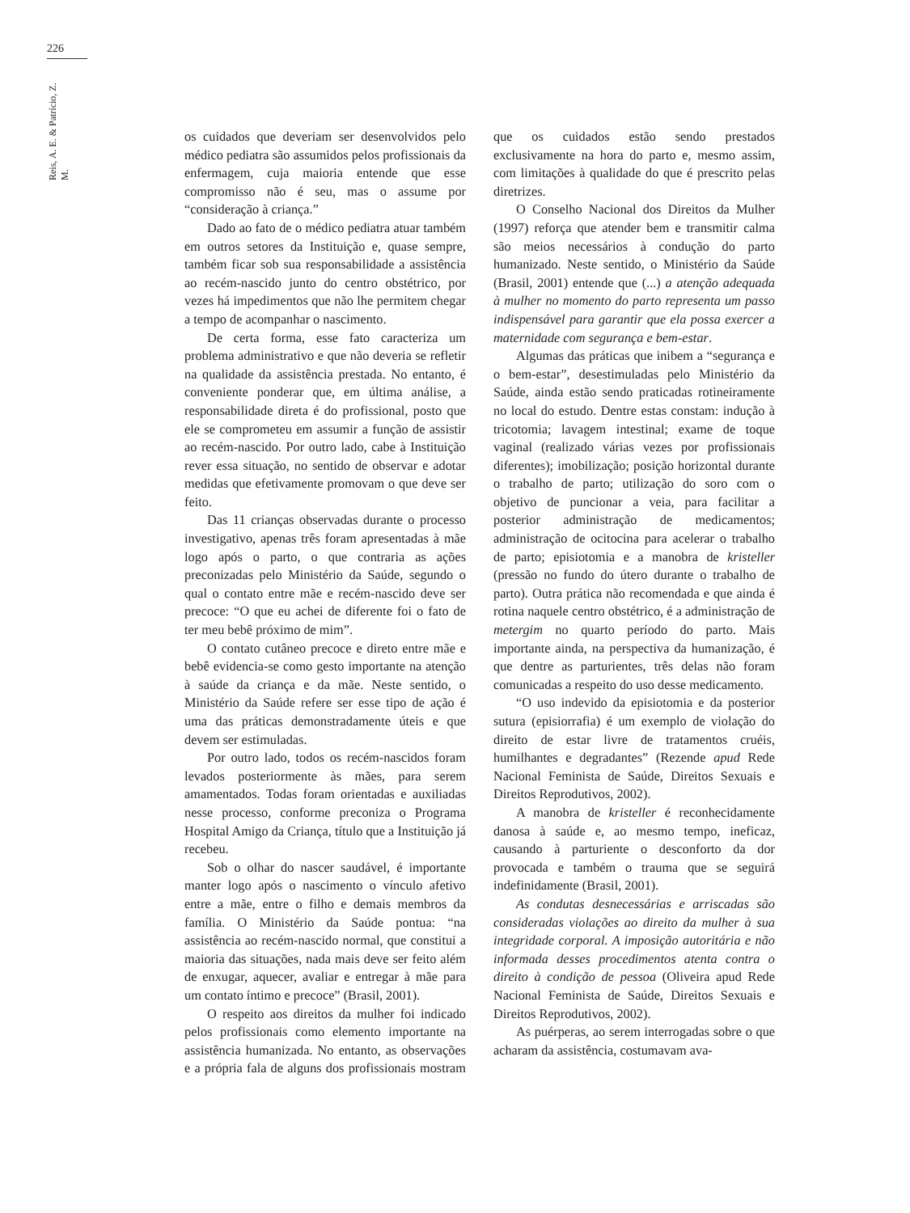226
Reis, A. E. & Patrício, Z. M.
os cuidados que deveriam ser desenvolvidos pelo médico pediatra são assumidos pelos profissionais da enfermagem, cuja maioria entende que esse compromisso não é seu, mas o assume por “consideração à criança.”
Dado ao fato de o médico pediatra atuar também em outros setores da Instituição e, quase sempre, também ficar sob sua responsabilidade a assistência ao recém-nascido junto do centro obstétrico, por vezes há impedimentos que não lhe permitem chegar a tempo de acompanhar o nascimento.
De certa forma, esse fato caracteriza um problema administrativo e que não deveria se refletir na qualidade da assistência prestada. No entanto, é conveniente ponderar que, em última análise, a responsabilidade direta é do profissional, posto que ele se comprometeu em assumir a função de assistir ao recém-nascido. Por outro lado, cabe à Instituição rever essa situação, no sentido de observar e adotar medidas que efetivamente promovam o que deve ser feito.
Das 11 crianças observadas durante o processo investigativo, apenas três foram apresentadas à mãe logo após o parto, o que contraria as ações preconizadas pelo Ministério da Saúde, segundo o qual o contato entre mãe e recém-nascido deve ser precoce: “O que eu achei de diferente foi o fato de ter meu bebê próximo de mim”.
O contato cutâneo precoce e direto entre mãe e bebê evidencia-se como gesto importante na atenção à saúde da criança e da mãe. Neste sentido, o Ministério da Saúde refere ser esse tipo de ação é uma das práticas demonstradamente úteis e que devem ser estimuladas.
Por outro lado, todos os recém-nascidos foram levados posteriormente às mães, para serem amamentados. Todas foram orientadas e auxiliadas nesse processo, conforme preconiza o Programa Hospital Amigo da Criança, título que a Instituição já recebeu.
Sob o olhar do nascer saudável, é importante manter logo após o nascimento o vínculo afetivo entre a mãe, entre o filho e demais membros da família. O Ministério da Saúde pontua: “na assistência ao recém-nascido normal, que constitui a maioria das situações, nada mais deve ser feito além de enxugar, aquecer, avaliar e entregar à mãe para um contato íntimo e precoce” (Brasil, 2001).
O respeito aos direitos da mulher foi indicado pelos profissionais como elemento importante na assistência humanizada. No entanto, as observações e a própria fala de alguns dos profissionais mostram que os cuidados estão sendo prestados exclusivamente na hora do parto e, mesmo assim, com limitações à qualidade do que é prescrito pelas diretrizes.
O Conselho Nacional dos Direitos da Mulher (1997) reforça que atender bem e transmitir calma são meios necessários à condução do parto humanizado. Neste sentido, o Ministério da Saúde (Brasil, 2001) entende que (...) a atenção adequada à mulher no momento do parto representa um passo indispensável para garantir que ela possa exercer a maternidade com segurança e bem-estar.
Algumas das práticas que inibem a “segurança e o bem-estar”, desestimuladas pelo Ministério da Saúde, ainda estão sendo praticadas rotineiramente no local do estudo. Dentre estas constam: indução à tricotomia; lavagem intestinal; exame de toque vaginal (realizado várias vezes por profissionais diferentes); imobilização; posição horizontal durante o trabalho de parto; utilização do soro com o objetivo de puncionar a veia, para facilitar a posterior administração de medicamentos; administração de ocitocina para acelerar o trabalho de parto; episiotomia e a manobra de kristeller (pressão no fundo do útero durante o trabalho de parto). Outra prática não recomendada e que ainda é rotina naquele centro obstétrico, é a administração de metergim no quarto período do parto. Mais importante ainda, na perspectiva da humanização, é que dentre as parturientes, três delas não foram comunicadas a respeito do uso desse medicamento.
“O uso indevido da episiotomia e da posterior sutura (episiorrafia) é um exemplo de violação do direito de estar livre de tratamentos cruéis, humilhantes e degradantes” (Rezende apud Rede Nacional Feminista de Saúde, Direitos Sexuais e Direitos Reprodutivos, 2002).
A manobra de kristeller é reconhecidamente danosa à saúde e, ao mesmo tempo, ineficaz, causando à parturiente o desconforto da dor provocada e também o trauma que se seguirá indefinidamente (Brasil, 2001).
As condutas desnecessárias e arriscadas são consideradas violações ao direito da mulher à sua integridade corporal. A imposição autoritária e não informada desses procedimentos atenta contra o direito à condição de pessoa (Oliveira apud Rede Nacional Feminista de Saúde, Direitos Sexuais e Direitos Reprodutivos, 2002).
As puérperas, ao serem interrogadas sobre o que acharam da assistência, costumavam ava-